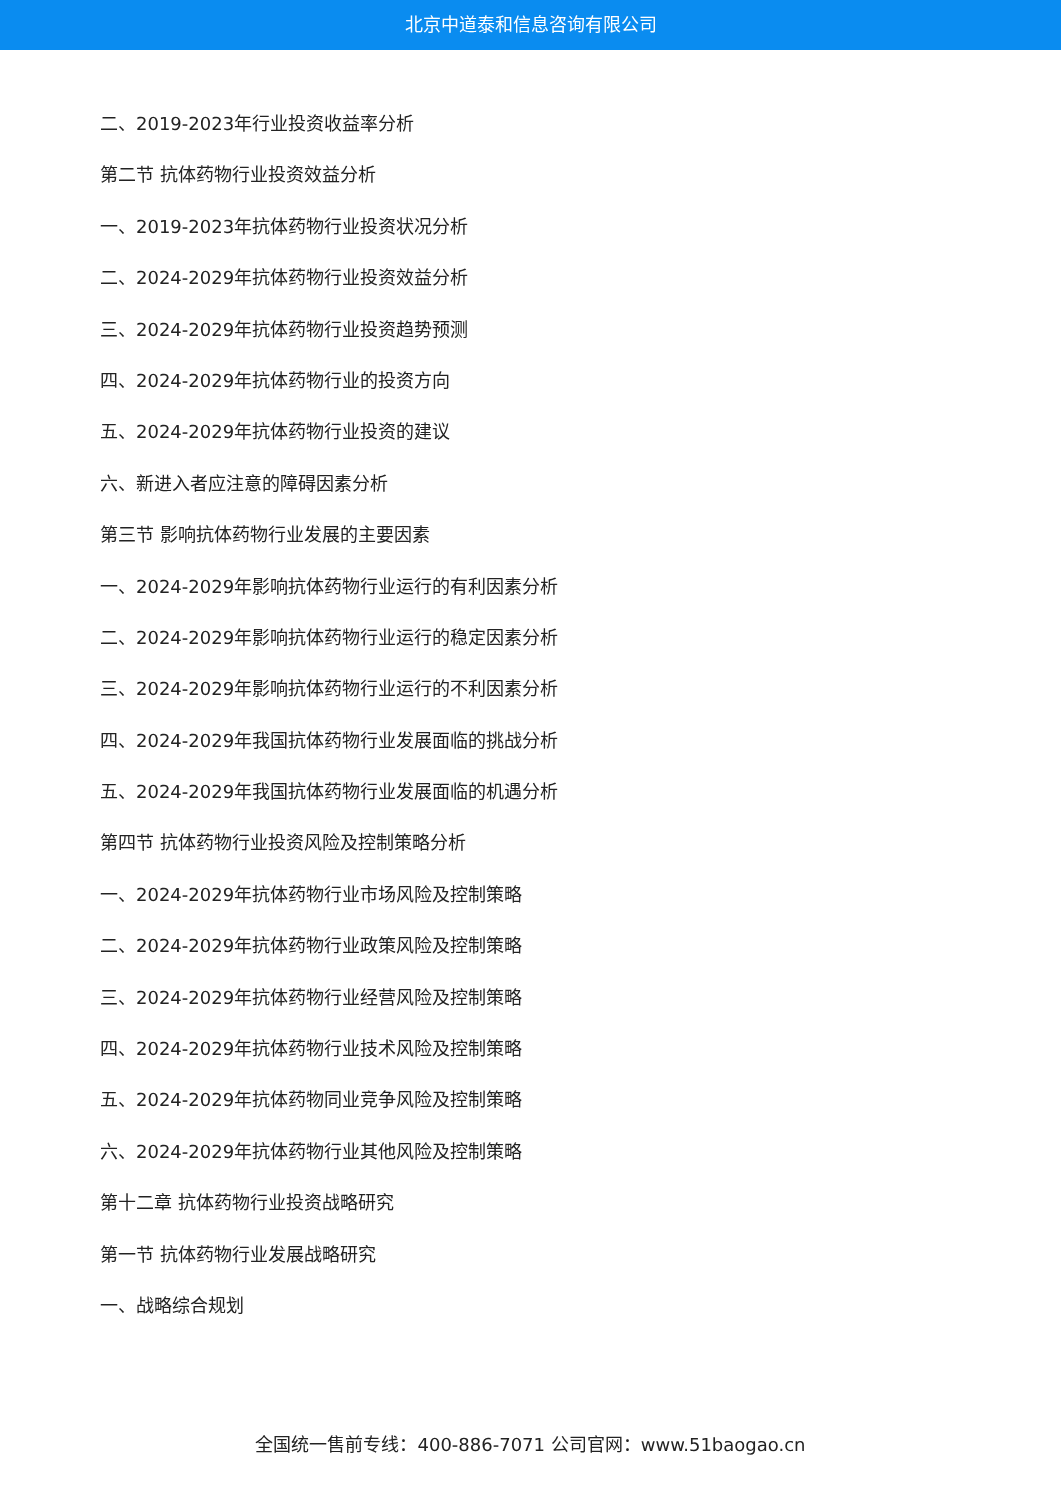北京中道泰和信息咨询有限公司
二、2019-2023年行业投资收益率分析
第二节 抗体药物行业投资效益分析
一、2019-2023年抗体药物行业投资状况分析
二、2024-2029年抗体药物行业投资效益分析
三、2024-2029年抗体药物行业投资趋势预测
四、2024-2029年抗体药物行业的投资方向
五、2024-2029年抗体药物行业投资的建议
六、新进入者应注意的障碍因素分析
第三节 影响抗体药物行业发展的主要因素
一、2024-2029年影响抗体药物行业运行的有利因素分析
二、2024-2029年影响抗体药物行业运行的稳定因素分析
三、2024-2029年影响抗体药物行业运行的不利因素分析
四、2024-2029年我国抗体药物行业发展面临的挑战分析
五、2024-2029年我国抗体药物行业发展面临的机遇分析
第四节 抗体药物行业投资风险及控制策略分析
一、2024-2029年抗体药物行业市场风险及控制策略
二、2024-2029年抗体药物行业政策风险及控制策略
三、2024-2029年抗体药物行业经营风险及控制策略
四、2024-2029年抗体药物行业技术风险及控制策略
五、2024-2029年抗体药物同业竞争风险及控制策略
六、2024-2029年抗体药物行业其他风险及控制策略
第十二章 抗体药物行业投资战略研究
第一节 抗体药物行业发展战略研究
一、战略综合规划
全国统一售前专线：400-886-7071 公司官网：www.51baogao.cn